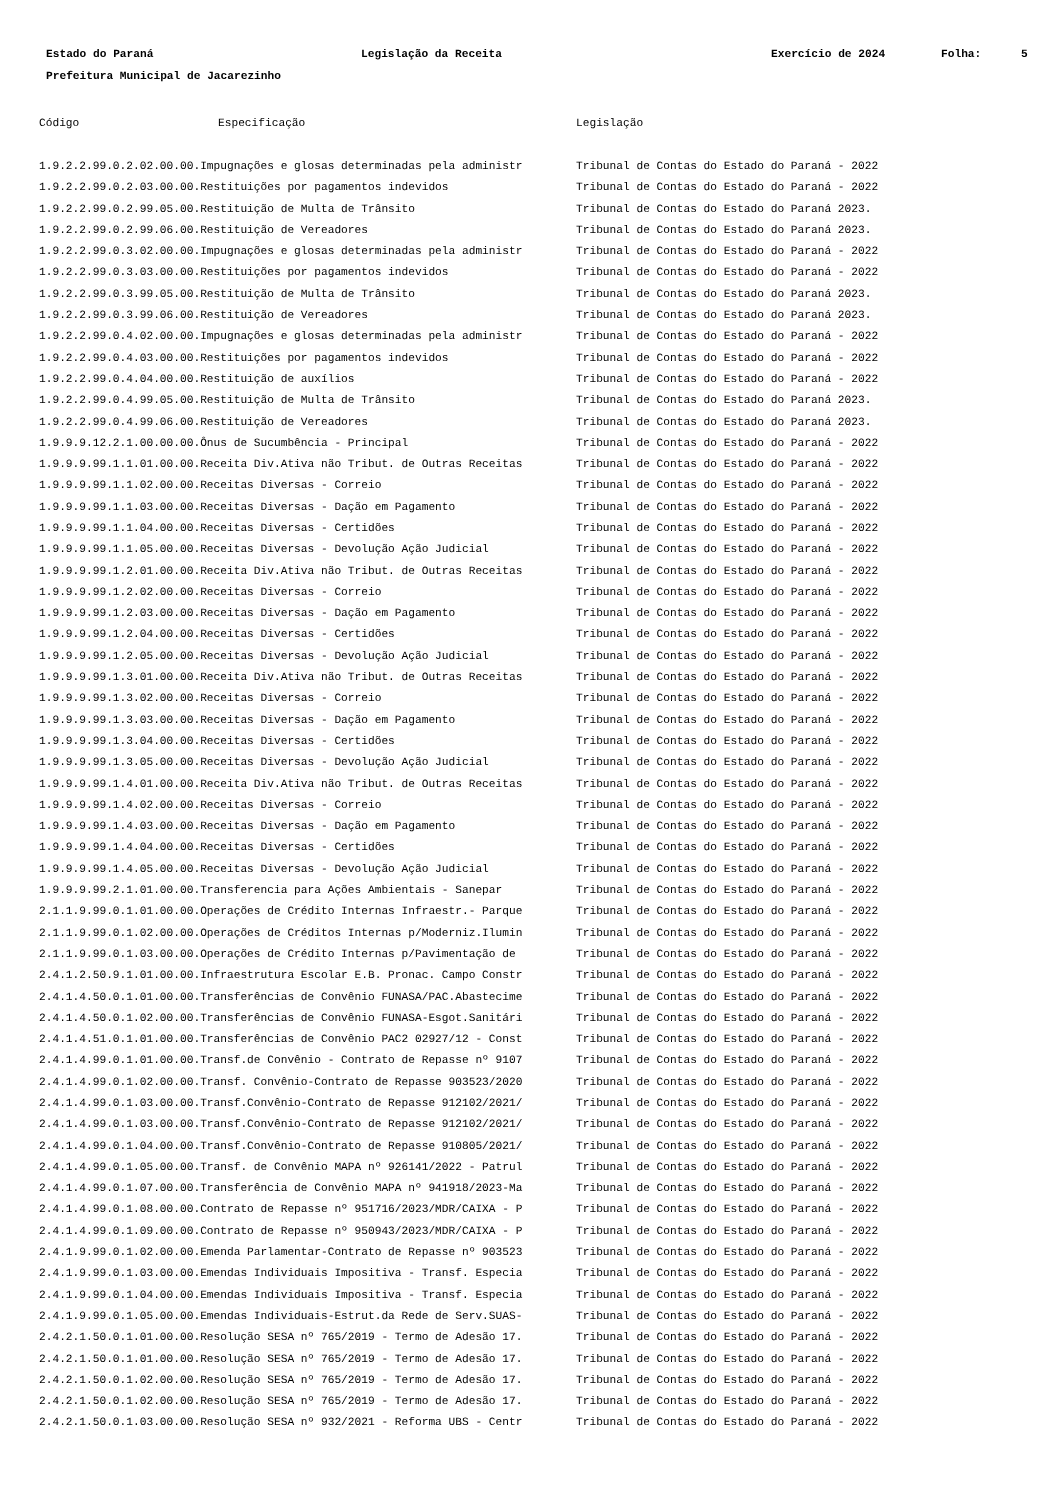Estado do Paraná Legislação da Receita Exercício de 2024 Folha: 5
Prefeitura Municipal de Jacarezinho
| Código | Especificação | Legislação |
| --- | --- | --- |
| 1.9.2.2.99.0.2.02.00.00.Impugnações e glosas determinadas pela administr | | Tribunal de Contas do Estado do Paraná - 2022 |
| 1.9.2.2.99.0.2.03.00.00.Restituições por pagamentos indevidos | | Tribunal de Contas do Estado do Paraná - 2022 |
| 1.9.2.2.99.0.2.99.05.00.Restituição de Multa de Trânsito | | Tribunal de Contas do Estado do Paraná 2023. |
| 1.9.2.2.99.0.2.99.06.00.Restituição de Vereadores | | Tribunal de Contas do Estado do Paraná 2023. |
| 1.9.2.2.99.0.3.02.00.00.Impugnações e glosas determinadas pela administr | | Tribunal de Contas do Estado do Paraná - 2022 |
| 1.9.2.2.99.0.3.03.00.00.Restituições por pagamentos indevidos | | Tribunal de Contas do Estado do Paraná - 2022 |
| 1.9.2.2.99.0.3.99.05.00.Restituição de Multa de Trânsito | | Tribunal de Contas do Estado do Paraná 2023. |
| 1.9.2.2.99.0.3.99.06.00.Restituição de Vereadores | | Tribunal de Contas do Estado do Paraná 2023. |
| 1.9.2.2.99.0.4.02.00.00.Impugnações e glosas determinadas pela administr | | Tribunal de Contas do Estado do Paraná - 2022 |
| 1.9.2.2.99.0.4.03.00.00.Restituições por pagamentos indevidos | | Tribunal de Contas do Estado do Paraná - 2022 |
| 1.9.2.2.99.0.4.04.00.00.Restituição de auxílios | | Tribunal de Contas do Estado do Paraná - 2022 |
| 1.9.2.2.99.0.4.99.05.00.Restituição de Multa de Trânsito | | Tribunal de Contas do Estado do Paraná 2023. |
| 1.9.2.2.99.0.4.99.06.00.Restituição de Vereadores | | Tribunal de Contas do Estado do Paraná 2023. |
| 1.9.9.9.12.2.1.00.00.00.Ônus de Sucumbência - Principal | | Tribunal de Contas do Estado do Paraná - 2022 |
| 1.9.9.9.99.1.1.01.00.00.Receita Div.Ativa não Tribut. de Outras Receitas | | Tribunal de Contas do Estado do Paraná - 2022 |
| 1.9.9.9.99.1.1.02.00.00.Receitas Diversas - Correio | | Tribunal de Contas do Estado do Paraná - 2022 |
| 1.9.9.9.99.1.1.03.00.00.Receitas Diversas - Dação em Pagamento | | Tribunal de Contas do Estado do Paraná - 2022 |
| 1.9.9.9.99.1.1.04.00.00.Receitas Diversas - Certidões | | Tribunal de Contas do Estado do Paraná - 2022 |
| 1.9.9.9.99.1.1.05.00.00.Receitas Diversas - Devolução Ação Judicial | | Tribunal de Contas do Estado do Paraná - 2022 |
| 1.9.9.9.99.1.2.01.00.00.Receita Div.Ativa não Tribut. de Outras Receitas | | Tribunal de Contas do Estado do Paraná - 2022 |
| 1.9.9.9.99.1.2.02.00.00.Receitas Diversas - Correio | | Tribunal de Contas do Estado do Paraná - 2022 |
| 1.9.9.9.99.1.2.03.00.00.Receitas Diversas - Dação em Pagamento | | Tribunal de Contas do Estado do Paraná - 2022 |
| 1.9.9.9.99.1.2.04.00.00.Receitas Diversas - Certidões | | Tribunal de Contas do Estado do Paraná - 2022 |
| 1.9.9.9.99.1.2.05.00.00.Receitas Diversas - Devolução Ação Judicial | | Tribunal de Contas do Estado do Paraná - 2022 |
| 1.9.9.9.99.1.3.01.00.00.Receita Div.Ativa não Tribut. de Outras Receitas | | Tribunal de Contas do Estado do Paraná - 2022 |
| 1.9.9.9.99.1.3.02.00.00.Receitas Diversas - Correio | | Tribunal de Contas do Estado do Paraná - 2022 |
| 1.9.9.9.99.1.3.03.00.00.Receitas Diversas - Dação em Pagamento | | Tribunal de Contas do Estado do Paraná - 2022 |
| 1.9.9.9.99.1.3.04.00.00.Receitas Diversas - Certidões | | Tribunal de Contas do Estado do Paraná - 2022 |
| 1.9.9.9.99.1.3.05.00.00.Receitas Diversas - Devolução Ação Judicial | | Tribunal de Contas do Estado do Paraná - 2022 |
| 1.9.9.9.99.1.4.01.00.00.Receita Div.Ativa não Tribut. de Outras Receitas | | Tribunal de Contas do Estado do Paraná - 2022 |
| 1.9.9.9.99.1.4.02.00.00.Receitas Diversas - Correio | | Tribunal de Contas do Estado do Paraná - 2022 |
| 1.9.9.9.99.1.4.03.00.00.Receitas Diversas - Dação em Pagamento | | Tribunal de Contas do Estado do Paraná - 2022 |
| 1.9.9.9.99.1.4.04.00.00.Receitas Diversas - Certidões | | Tribunal de Contas do Estado do Paraná - 2022 |
| 1.9.9.9.99.1.4.05.00.00.Receitas Diversas - Devolução Ação Judicial | | Tribunal de Contas do Estado do Paraná - 2022 |
| 1.9.9.9.99.2.1.01.00.00.Transferencia para Ações Ambientais - Sanepar | | Tribunal de Contas do Estado do Paraná - 2022 |
| 2.1.1.9.99.0.1.01.00.00.Operações de Crédito Internas Infraestr.- Parque | | Tribunal de Contas do Estado do Paraná - 2022 |
| 2.1.1.9.99.0.1.02.00.00.Operações de Créditos Internas p/Moderniz.Ilumin | | Tribunal de Contas do Estado do Paraná - 2022 |
| 2.1.1.9.99.0.1.03.00.00.Operações de Crédito Internas p/Pavimentação de | | Tribunal de Contas do Estado do Paraná - 2022 |
| 2.4.1.2.50.9.1.01.00.00.Infraestrutura Escolar E.B. Pronac. Campo Constr | | Tribunal de Contas do Estado do Paraná - 2022 |
| 2.4.1.4.50.0.1.01.00.00.Transferências de Convênio FUNASA/PAC.Abastecime | | Tribunal de Contas do Estado do Paraná - 2022 |
| 2.4.1.4.50.0.1.02.00.00.Transferências de Convênio FUNASA-Esgot.Sanitári | | Tribunal de Contas do Estado do Paraná - 2022 |
| 2.4.1.4.51.0.1.01.00.00.Transferências de Convênio PAC2 02927/12 - Const | | Tribunal de Contas do Estado do Paraná - 2022 |
| 2.4.1.4.99.0.1.01.00.00.Transf.de Convênio - Contrato de Repasse nº 9107 | | Tribunal de Contas do Estado do Paraná - 2022 |
| 2.4.1.4.99.0.1.02.00.00.Transf. Convênio-Contrato de Repasse 903523/2020 | | Tribunal de Contas do Estado do Paraná - 2022 |
| 2.4.1.4.99.0.1.03.00.00.Transf.Convênio-Contrato de Repasse 912102/2021/ | | Tribunal de Contas do Estado do Paraná - 2022 |
| 2.4.1.4.99.0.1.03.00.00.Transf.Convênio-Contrato de Repasse 912102/2021/ | | Tribunal de Contas do Estado do Paraná - 2022 |
| 2.4.1.4.99.0.1.04.00.00.Transf.Convênio-Contrato de Repasse 910805/2021/ | | Tribunal de Contas do Estado do Paraná - 2022 |
| 2.4.1.4.99.0.1.05.00.00.Transf. de Convênio MAPA nº 926141/2022 - Patrul | | Tribunal de Contas do Estado do Paraná - 2022 |
| 2.4.1.4.99.0.1.07.00.00.Transferência de Convênio MAPA nº 941918/2023-Ma | | Tribunal de Contas do Estado do Paraná - 2022 |
| 2.4.1.4.99.0.1.08.00.00.Contrato de Repasse nº 951716/2023/MDR/CAIXA - P | | Tribunal de Contas do Estado do Paraná - 2022 |
| 2.4.1.4.99.0.1.09.00.00.Contrato de Repasse nº 950943/2023/MDR/CAIXA - P | | Tribunal de Contas do Estado do Paraná - 2022 |
| 2.4.1.9.99.0.1.02.00.00.Emenda Parlamentar-Contrato de Repasse nº 903523 | | Tribunal de Contas do Estado do Paraná - 2022 |
| 2.4.1.9.99.0.1.03.00.00.Emendas Individuais Impositiva - Transf. Especia | | Tribunal de Contas do Estado do Paraná - 2022 |
| 2.4.1.9.99.0.1.04.00.00.Emendas Individuais Impositiva - Transf. Especia | | Tribunal de Contas do Estado do Paraná - 2022 |
| 2.4.1.9.99.0.1.05.00.00.Emendas Individuais-Estrut.da Rede de Serv.SUAS- | | Tribunal de Contas do Estado do Paraná - 2022 |
| 2.4.2.1.50.0.1.01.00.00.Resolução SESA nº 765/2019 - Termo de Adesão 17. | | Tribunal de Contas do Estado do Paraná - 2022 |
| 2.4.2.1.50.0.1.01.00.00.Resolução SESA nº 765/2019 - Termo de Adesão 17. | | Tribunal de Contas do Estado do Paraná - 2022 |
| 2.4.2.1.50.0.1.02.00.00.Resolução SESA nº 765/2019 - Termo de Adesão 17. | | Tribunal de Contas do Estado do Paraná - 2022 |
| 2.4.2.1.50.0.1.02.00.00.Resolução SESA nº 765/2019 - Termo de Adesão 17. | | Tribunal de Contas do Estado do Paraná - 2022 |
| 2.4.2.1.50.0.1.03.00.00.Resolução SESA nº 932/2021 - Reforma UBS - Centr | | Tribunal de Contas do Estado do Paraná - 2022 |